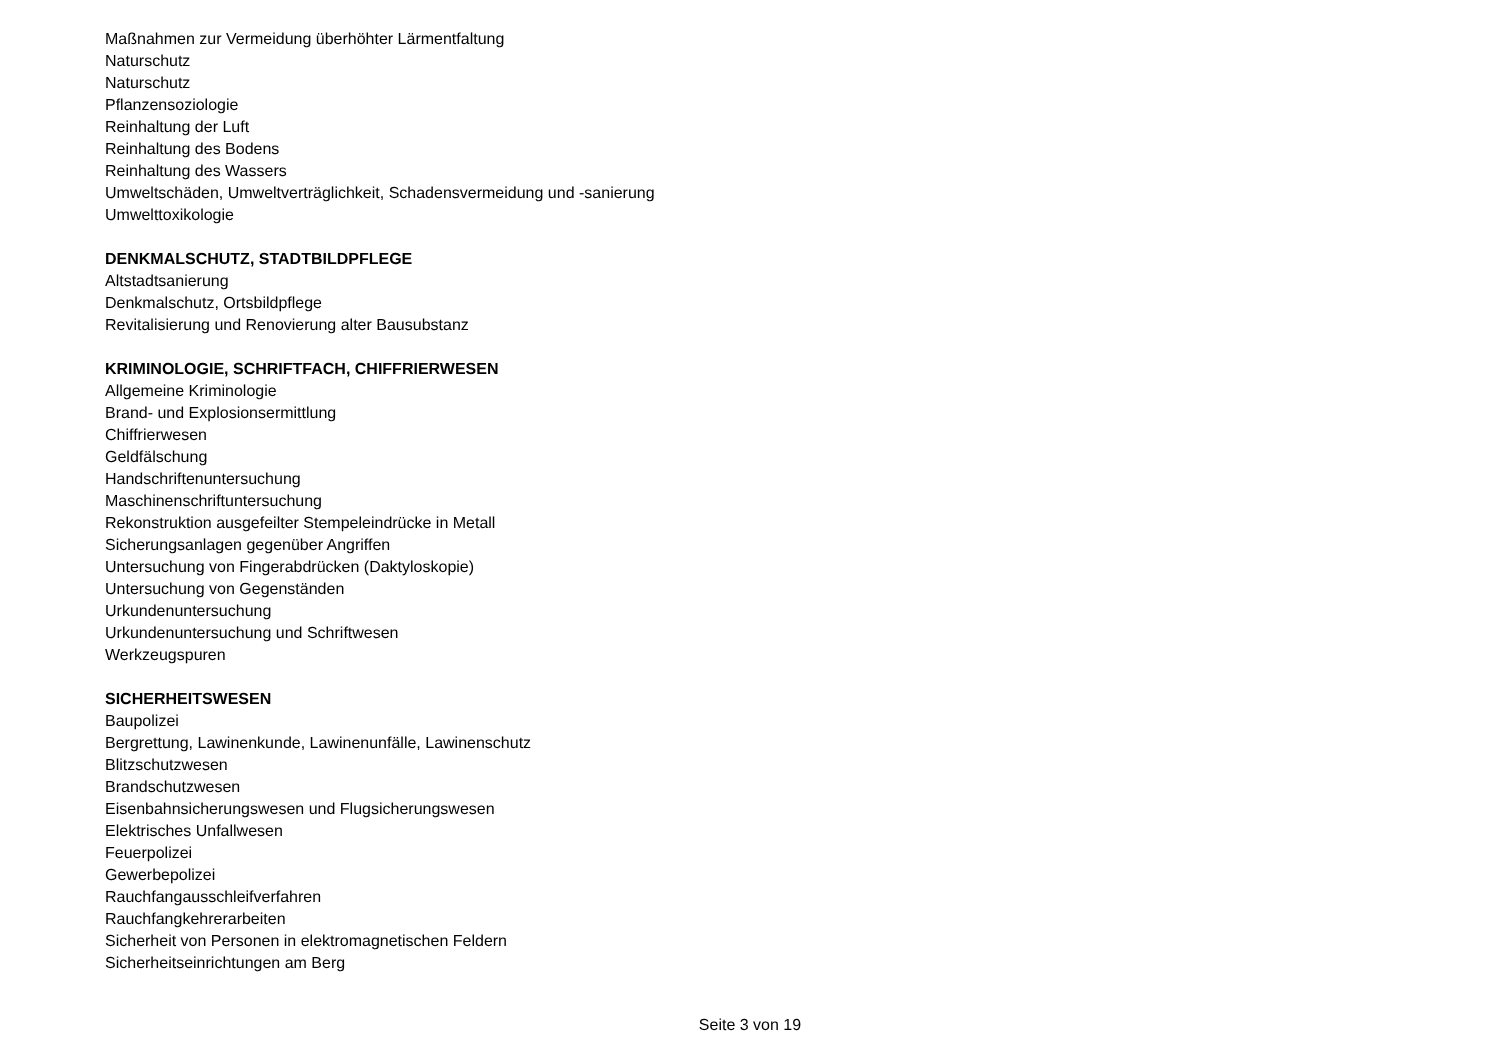Maßnahmen zur Vermeidung überhöhter Lärmentfaltung
Naturschutz
Naturschutz
Pflanzensoziologie
Reinhaltung der Luft
Reinhaltung des Bodens
Reinhaltung des Wassers
Umweltschäden, Umweltverträglichkeit, Schadensvermeidung und -sanierung
Umwelttoxikologie
DENKMALSCHUTZ, STADTBILDPFLEGE
Altstadtsanierung
Denkmalschutz, Ortsbildpflege
Revitalisierung und Renovierung alter Bausubstanz
KRIMINOLOGIE, SCHRIFTFACH, CHIFFRIERWESEN
Allgemeine Kriminologie
Brand- und Explosionsermittlung
Chiffrierwesen
Geldfälschung
Handschriftenuntersuchung
Maschinenschriftuntersuchung
Rekonstruktion ausgefeilter Stempeleindrücke in Metall
Sicherungsanlagen gegenüber Angriffen
Untersuchung von Fingerabdrücken (Daktyloskopie)
Untersuchung von Gegenständen
Urkundenuntersuchung
Urkundenuntersuchung und Schriftwesen
Werkzeugspuren
SICHERHEITSWESEN
Baupolizei
Bergrettung, Lawinenkunde, Lawinenunfälle, Lawinenschutz
Blitzschutzwesen
Brandschutzwesen
Eisenbahnsicherungswesen und Flugsicherungswesen
Elektrisches Unfallwesen
Feuerpolizei
Gewerbepolizei
Rauchfangausschleifverfahren
Rauchfangkehrerarbeiten
Sicherheit von Personen in elektromagnetischen Feldern
Sicherheitseinrichtungen am Berg
Seite 3 von 19